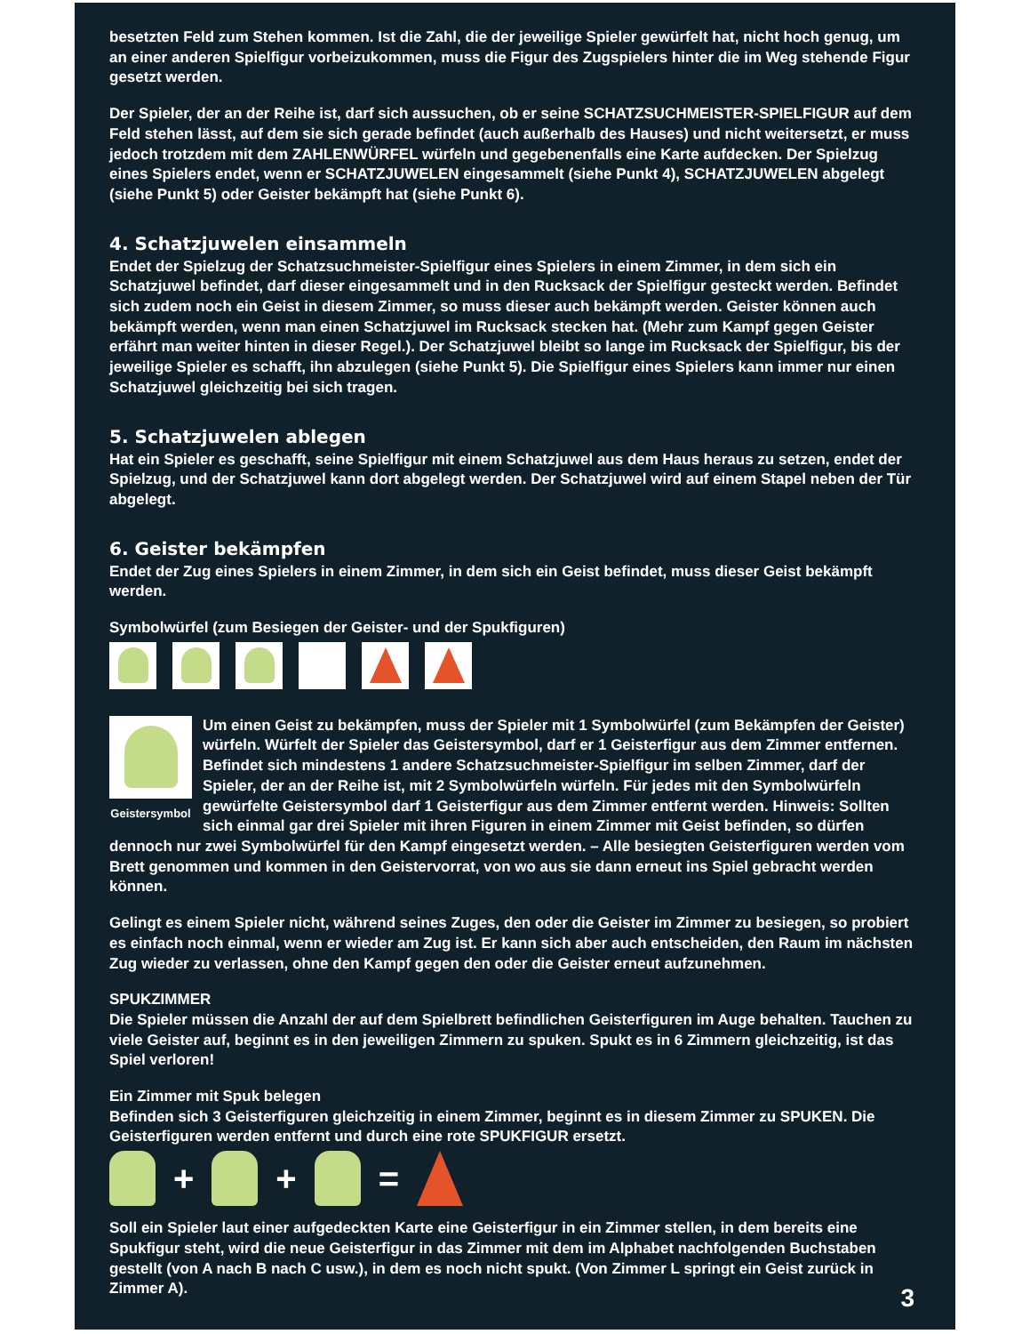besetzten Feld zum Stehen kommen. Ist die Zahl, die der jeweilige Spieler gewürfelt hat, nicht hoch genug, um an einer anderen Spielfigur vorbeizukommen, muss die Figur des Zugspielers hinter die im Weg stehende Figur gesetzt werden.
Der Spieler, der an der Reihe ist, darf sich aussuchen, ob er seine SCHATZSUCHMEISTER-SPIELFIGUR auf dem Feld stehen lässt, auf dem sie sich gerade befindet (auch außerhalb des Hauses) und nicht weitersetzt, er muss jedoch trotzdem mit dem ZAHLENWÜRFEL würfeln und gegebenenfalls eine Karte aufdecken. Der Spielzug eines Spielers endet, wenn er SCHATZJUWELEN eingesammelt (siehe Punkt 4), SCHATZJUWELEN abgelegt (siehe Punkt 5) oder Geister bekämpft hat (siehe Punkt 6).
4. Schatzjuwelen einsammeln
Endet der Spielzug der Schatzsuchmeister-Spielfigur eines Spielers in einem Zimmer, in dem sich ein Schatzjuwel befindet, darf dieser eingesammelt und in den Rucksack der Spielfigur gesteckt werden. Befindet sich zudem noch ein Geist in diesem Zimmer, so muss dieser auch bekämpft werden. Geister können auch bekämpft werden, wenn man einen Schatzjuwel im Rucksack stecken hat. (Mehr zum Kampf gegen Geister erfährt man weiter hinten in dieser Regel.). Der Schatzjuwel bleibt so lange im Rucksack der Spielfigur, bis der jeweilige Spieler es schafft, ihn abzulegen (siehe Punkt 5). Die Spielfigur eines Spielers kann immer nur einen Schatzjuwel gleichzeitig bei sich tragen.
5. Schatzjuwelen ablegen
Hat ein Spieler es geschafft, seine Spielfigur mit einem Schatzjuwel aus dem Haus heraus zu setzen, endet der Spielzug, und der Schatzjuwel kann dort abgelegt werden. Der Schatzjuwel wird auf einem Stapel neben der Tür abgelegt.
6. Geister bekämpfen
Endet der Zug eines Spielers in einem Zimmer, in dem sich ein Geist befindet, muss dieser Geist bekämpft werden.
Symbolwürfel (zum Besiegen der Geister- und der Spukfiguren)
Geistersymbol
Um einen Geist zu bekämpfen, muss der Spieler mit 1 Symbolwürfel (zum Bekämpfen der Geister) würfeln. Würfelt der Spieler das Geistersymbol, darf er 1 Geisterfigur aus dem Zimmer entfernen. Befindet sich mindestens 1 andere Schatzsuchmeister-Spielfigur im selben Zimmer, darf der Spieler, der an der Reihe ist, mit 2 Symbolwürfeln würfeln. Für jedes mit den Symbolwürfeln gewürfelte Geistersymbol darf 1 Geisterfigur aus dem Zimmer entfernt werden. Hinweis: Sollten sich einmal gar drei Spieler mit ihren Figuren in einem Zimmer mit Geist befinden, so dürfen dennoch nur zwei Symbolwürfel für den Kampf eingesetzt werden. – Alle besiegten Geisterfiguren werden vom Brett genommen und kommen in den Geistervorrat, von wo aus sie dann erneut ins Spiel gebracht werden können.
Gelingt es einem Spieler nicht, während seines Zuges, den oder die Geister im Zimmer zu besiegen, so probiert es einfach noch einmal, wenn er wieder am Zug ist. Er kann sich aber auch entscheiden, den Raum im nächsten Zug wieder zu verlassen, ohne den Kampf gegen den oder die Geister erneut aufzunehmen.
SPUKZIMMER
Die Spieler müssen die Anzahl der auf dem Spielbrett befindlichen Geisterfiguren im Auge behalten. Tauchen zu viele Geister auf, beginnt es in den jeweiligen Zimmern zu spuken. Spukt es in 6 Zimmern gleichzeitig, ist das Spiel verloren!
Ein Zimmer mit Spuk belegen
Befinden sich 3 Geisterfiguren gleichzeitig in einem Zimmer, beginnt es in diesem Zimmer zu SPUKEN. Die Geisterfiguren werden entfernt und durch eine rote SPUKFIGUR ersetzt.
+ + =
Soll ein Spieler laut einer aufgedeckten Karte eine Geisterfigur in ein Zimmer stellen, in dem bereits eine Spukfigur steht, wird die neue Geisterfigur in das Zimmer mit dem im Alphabet nachfolgenden Buchstaben gestellt (von A nach B nach C usw.), in dem es noch nicht spukt. (Von Zimmer L springt ein Geist zurück in Zimmer A).
3